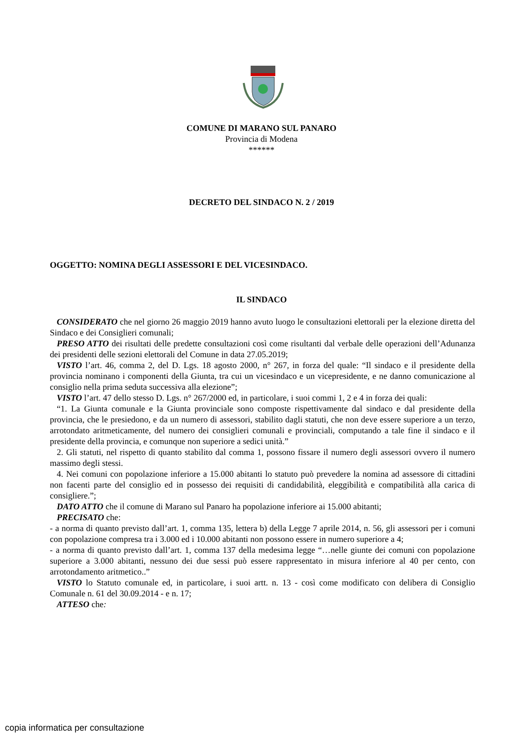COMUNE DI MARANO SUL PANARO
Provincia di Modena
******
DECRETO DEL SINDACO N. 2 / 2019
OGGETTO: NOMINA DEGLI ASSESSORI E DEL VICESINDACO.
IL SINDACO
CONSIDERATO che nel giorno 26 maggio 2019 hanno avuto luogo le consultazioni elettorali per la elezione diretta del Sindaco e dei Consiglieri comunali;
PRESO ATTO dei risultati delle predette consultazioni così come risultanti dal verbale delle operazioni dell’Adunanza dei presidenti delle sezioni elettorali del Comune in data 27.05.2019;
VISTO l’art. 46, comma 2, del D. Lgs. 18 agosto 2000, n° 267, in forza del quale: “Il sindaco e il presidente della provincia nominano i componenti della Giunta, tra cui un vicesindaco e un vicepresidente, e ne danno comunicazione al consiglio nella prima seduta successiva alla elezione”;
VISTO l’art. 47 dello stesso D. Lgs. n° 267/2000 ed, in particolare, i suoi commi 1, 2 e 4 in forza dei quali:
“1. La Giunta comunale e la Giunta provinciale sono composte rispettivamente dal sindaco e dal presidente della provincia, che le presiedono, e da un numero di assessori, stabilito dagli statuti, che non deve essere superiore a un terzo, arrotondato aritmeticamente, del numero dei consiglieri comunali e provinciali, computando a tale fine il sindaco e il presidente della provincia, e comunque non superiore a sedici unità.”
2. Gli statuti, nel rispetto di quanto stabilito dal comma 1, possono fissare il numero degli assessori ovvero il numero massimo degli stessi.
4. Nei comuni con popolazione inferiore a 15.000 abitanti lo statuto può prevedere la nomina ad assessore di cittadini non facenti parte del consiglio ed in possesso dei requisiti di candidabilità, eleggibilità e compatibilità alla carica di consigliere.”;
DATO ATTO che il comune di Marano sul Panaro ha popolazione inferiore ai 15.000 abitanti;
PRECISATO che:
- a norma di quanto previsto dall’art. 1, comma 135, lettera b) della Legge 7 aprile 2014, n. 56, gli assessori per i comuni con popolazione compresa tra i 3.000 ed i 10.000 abitanti non possono essere in numero superiore a 4;
- a norma di quanto previsto dall’art. 1, comma 137 della medesima legge “…nelle giunte dei comuni con popolazione superiore a 3.000 abitanti, nessuno dei due sessi può essere rappresentato in misura inferiore al 40 per cento, con arrotondamento aritmetico..”
VISTO lo Statuto comunale ed, in particolare, i suoi artt. n. 13 - così come modificato con delibera di Consiglio Comunale n. 61 del 30.09.2014 - e n. 17;
ATTESO che:
copia informatica per consultazione